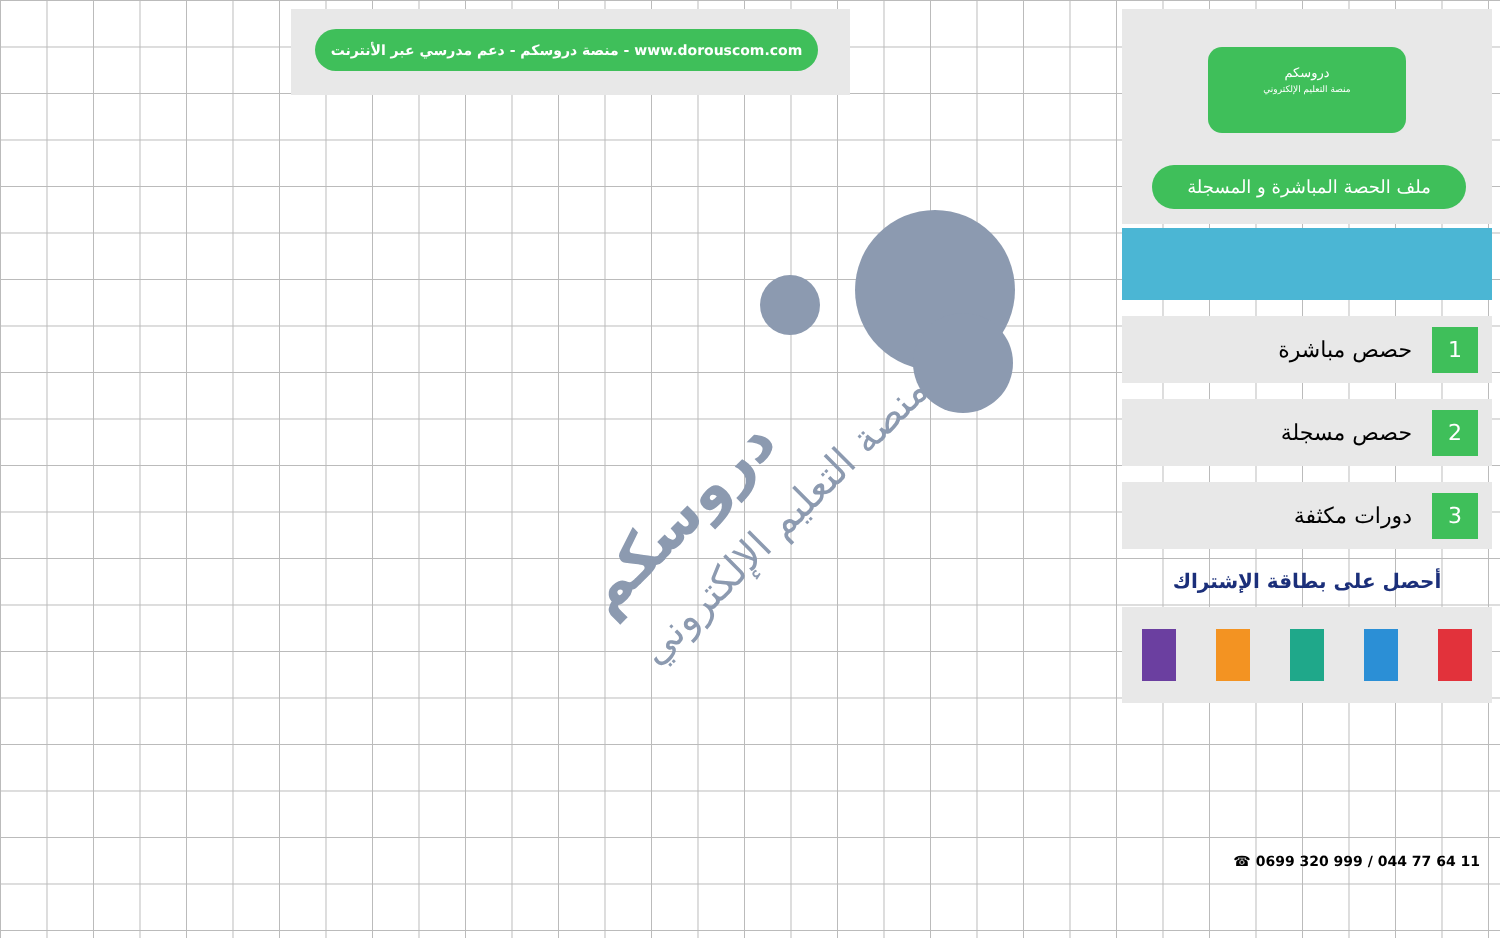منصة دروسكم - دعم مدرسي عبر الأنترنت - www.dorouscom.com
دروسكم
منصة التعليم الإلكتروني
دروسكم
منصة التعليم الإلكتروني
ملف الحصة المباشرة و المسجلة
1
حصص مباشرة
2
حصص مسجلة
3
دورات مكثفة
أحصل على بطاقة الإشتراك
☎ 0699 320 999 / 044 77 64 11